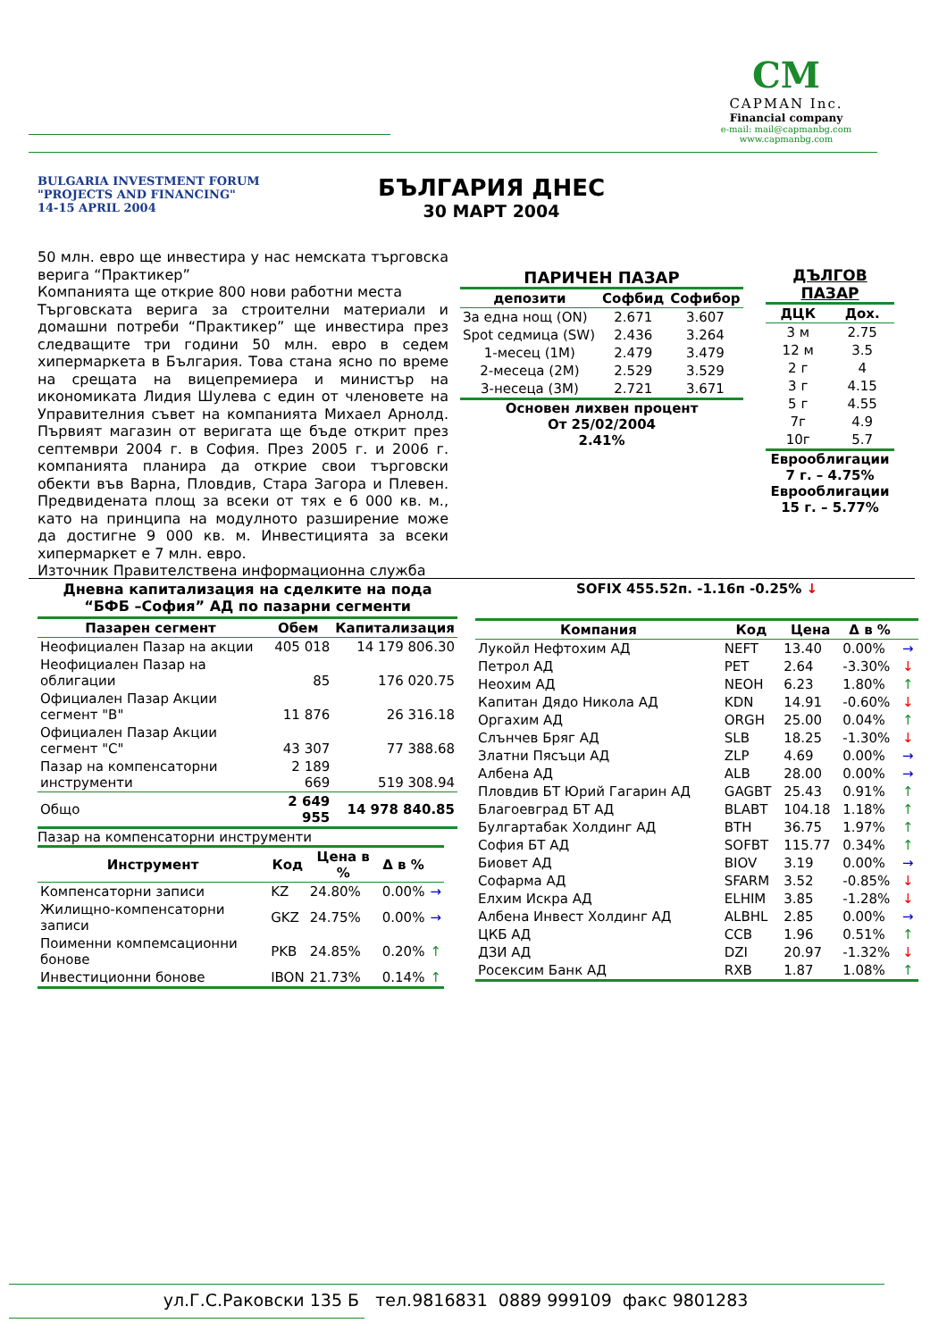CM
CAPMAN Inc.
Financial company
e-mail: mail@capmanbg.com
www.capmanbg.com
BULGARIA INVESTMENT FORUM
"PROJECTS AND FINANCING"
14-15 APRIL 2004
БЪЛГАРИЯ ДНЕС
30 МАРТ 2004
50 млн. евро ще инвестира у нас немската търговска верига “Практикер”
Компанията ще открие 800 нови работни места
Търговската верига за строителни материали и домашни потреби “Практикер” ще инвестира през следващите три години 50 млн. евро в седем хипермаркета в България. Това стана ясно по време на срещата на вицепремиера и министър на икономиката Лидия Шулева с един от членовете на Управителния съвет на компанията Михаел Арнолд. Първият магазин от веригата ще бъде открит през септември 2004 г. в София. През 2005 г. и 2006 г. компанията планира да открие свои търговски обекти във Варна, Пловдив, Стара Загора и Плевен. Предвидената площ за всеки от тях е 6 000 кв. м., като на принципа на модулното разширение може да достигне 9 000 кв. м. Инвестицията за всеки хипермаркет е 7 млн. евро.
Източник Правителствена информационна служба
ПАРИЧЕН ПАЗАР
| депозити | Софбид | Софибор |
| --- | --- | --- |
| За една нощ (ON) | 2.671 | 3.607 |
| Spot седмица (SW) | 2.436 | 3.264 |
| 1-месец (1M) | 2.479 | 3.479 |
| 2-месеца (2M) | 2.529 | 3.529 |
| 3-несеца (3M) | 2.721 | 3.671 |
Основен лихвен процент
От 25/02/2004
2.41%
ДЪЛГОВ ПАЗАР
| ДЦК | Дох. |
| --- | --- |
| 3 м | 2.75 |
| 12 м | 3.5 |
| 2 г | 4 |
| 3 г | 4.15 |
| 5 г | 4.55 |
| 7г | 4.9 |
| 10г | 5.7 |
Еврооблигации
7 г. – 4.75%
Еврооблигации
15 г. – 5.77%
Дневна капитализация на сделките на пода
“БФБ –София” АД по пазарни сегменти
| Пазарен сегмент | Обем | Капитализация |
| --- | --- | --- |
| Неофициален Пазар на акции | 405 018 | 14 179 806.30 |
| Неофициален Пазар на облигации | 85 | 176 020.75 |
| Официален Пазар Акции сегмент "B" | 11 876 | 26 316.18 |
| Официален Пазар Акции сегмент "C" | 43 307 | 77 388.68 |
| Пазар на компенсаторни инструменти | 2 189 669 | 519 308.94 |
| Общо | 2 649 955 | 14 978 840.85 |
Пазар на компенсаторни инструменти
| Инструмент | Код | Цена в % | Δ в % | |
| --- | --- | --- | --- | --- |
| Компенсаторни записи | KZ | 24.80% | 0.00% | → |
| Жилищно-компенсаторни записи | GKZ | 24.75% | 0.00% | → |
| Поименни компемсационни бонове | PKB | 24.85% | 0.20% | ↑ |
| Инвестиционни бонове | IBON | 21.73% | 0.14% | ↑ |
SOFIX 455.52п. -1.16п -0.25% ↓
| Компания | Код | Цена | Δ в % | |
| --- | --- | --- | --- | --- |
| Лукойл Нефтохим АД | NEFT | 13.40 | 0.00% | → |
| Петрол АД | PET | 2.64 | -3.30% | ↓ |
| Неохим АД | NEOH | 6.23 | 1.80% | ↑ |
| Капитан Дядо Никола АД | KDN | 14.91 | -0.60% | ↓ |
| Оргахим АД | ORGH | 25.00 | 0.04% | ↑ |
| Слънчев Бряг АД | SLB | 18.25 | -1.30% | ↓ |
| Златни Пясъци АД | ZLP | 4.69 | 0.00% | → |
| Албена АД | ALB | 28.00 | 0.00% | → |
| Пловдив БТ Юрий Гагарин АД | GAGBT | 25.43 | 0.91% | ↑ |
| Благоевград БТ АД | BLABT | 104.18 | 1.18% | ↑ |
| Булгартабак Холдинг АД | BTH | 36.75 | 1.97% | ↑ |
| София БТ АД | SOFBT | 115.77 | 0.34% | ↑ |
| Биовет АД | BIOV | 3.19 | 0.00% | → |
| Софарма АД | SFARM | 3.52 | -0.85% | ↓ |
| Елхим Искра АД | ELHIM | 3.85 | -1.28% | ↓ |
| Албена Инвест Холдинг АД | ALBHL | 2.85 | 0.00% | → |
| ЦКБ АД | CCB | 1.96 | 0.51% | ↑ |
| ДЗИ АД | DZI | 20.97 | -1.32% | ↓ |
| Росексим Банк АД | RXB | 1.87 | 1.08% | ↑ |
ул.Г.С.Раковски 135 Б тел.9816831 0889 999109 факс 9801283